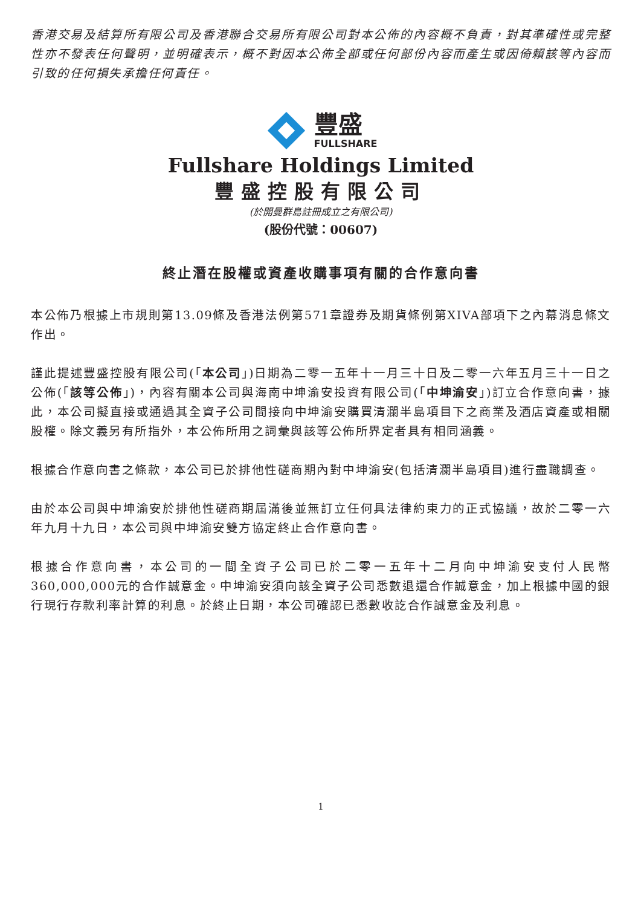香港交易及結算所有限公司及香港聯合交易所有限公司對本公佈的內容概不負責，對其準確性或完整性亦不發表任何聲明，並明確表示，概不對因本公佈全部或任何部份內容而產生或因倚賴該等內容而引致的任何損失承擔任何責任。
豐盛
FULLSHARE
Fullshare Holdings Limited
豐盛控股有限公司
(於開曼群島註冊成立之有限公司)
(股份代號：00607)
終止潛在股權或資產收購事項有關的合作意向書
本公佈乃根據上市規則第13.09條及香港法例第571章證券及期貨條例第XIVA部項下之內幕消息條文作出。
謹此提述豐盛控股有限公司(「本公司」)日期為二零一五年十一月三十日及二零一六年五月三十一日之公佈(「該等公佈」)，內容有關本公司與海南中坤渝安投資有限公司(「中坤渝安」)訂立合作意向書，據此，本公司擬直接或通過其全資子公司間接向中坤渝安購買清瀾半島項目下之商業及酒店資產或相關股權。除文義另有所指外，本公佈所用之詞彙與該等公佈所界定者具有相同涵義。
根據合作意向書之條款，本公司已於排他性磋商期內對中坤渝安(包括清瀾半島項目)進行盡職調查。
由於本公司與中坤渝安於排他性磋商期屆滿後並無訂立任何具法律約束力的正式協議，故於二零一六年九月十九日，本公司與中坤渝安雙方協定終止合作意向書。
根據合作意向書，本公司的一間全資子公司已於二零一五年十二月向中坤渝安支付人民幣360,000,000元的合作誠意金。中坤渝安須向該全資子公司悉數退還合作誠意金，加上根據中國的銀行現行存款利率計算的利息。於終止日期，本公司確認已悉數收訖合作誠意金及利息。
1